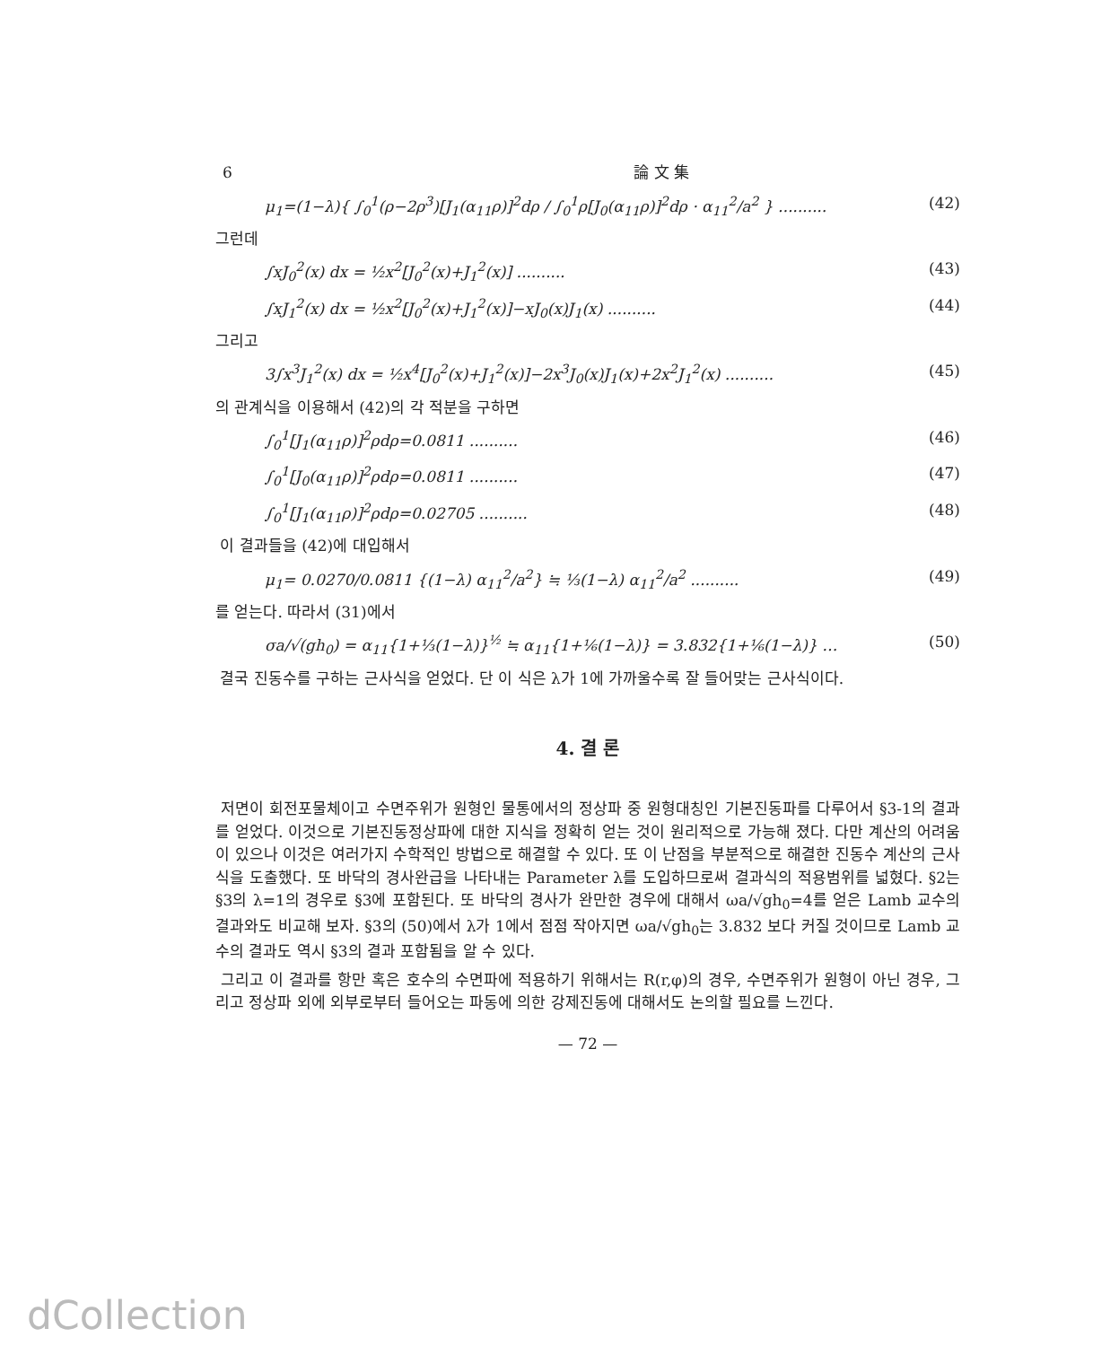6 論 文 集
μ<sub>1</sub>=(1−λ){ ∫<sub>0</sub><sup>1</sup>(ρ−2ρ<sup>3</sup>)[J<sub>1</sub>(α<sub>11</sub>ρ)]<sup>2</sup>dρ / ∫<sub>0</sub><sup>1</sup>ρ[J<sub>0</sub>(α<sub>11</sub>ρ)]<sup>2</sup>dρ · α<sub>11</sub><sup>2</sup>/a<sup>2</sup> } .......... (42)
그런데
∫xJ<sub>0</sub><sup>2</sup>(x) dx = ½x<sup>2</sup>[J<sub>0</sub><sup>2</sup>(x)+J<sub>1</sub><sup>2</sup>(x)] .......... (43)
∫xJ<sub>1</sub><sup>2</sup>(x) dx = ½x<sup>2</sup>[J<sub>0</sub><sup>2</sup>(x)+J<sub>1</sub><sup>2</sup>(x)]−xJ<sub>0</sub>(x)J<sub>1</sub>(x) .......... (44)
그리고
3∫x<sup>3</sup>J<sub>1</sub><sup>2</sup>(x) dx = ½x<sup>4</sup>[J<sub>0</sub><sup>2</sup>(x)+J<sub>1</sub><sup>2</sup>(x)]−2x<sup>3</sup>J<sub>0</sub>(x)J<sub>1</sub>(x)+2x<sup>2</sup>J<sub>1</sub><sup>2</sup>(x) .......... (45)
의 관계식을 이용해서 (42)의 각 적분을 구하면
∫<sub>0</sub><sup>1</sup>[J<sub>1</sub>(α<sub>11</sub>ρ)]<sup>2</sup>ρdρ=0.0811 .......... (46)
∫<sub>0</sub><sup>1</sup>[J<sub>0</sub>(α<sub>11</sub>ρ)]<sup>2</sup>ρdρ=0.0811 .......... (47)
∫<sub>0</sub><sup>1</sup>[J<sub>1</sub>(α<sub>11</sub>ρ)]<sup>2</sup>ρdρ=0.02705 .......... (48)
이 결과들을 (42)에 대입해서
μ<sub>1</sub>= 0.0270/0.0811 {(1−λ) α<sub>11</sub><sup>2</sup>/a<sup>2</sup>} ≒ ⅓(1−λ) α<sub>11</sub><sup>2</sup>/a<sup>2</sup> .......... (49)
를 얻는다. 따라서 (31)에서
σa/√(gh<sub>0</sub>) = α<sub>11</sub>{1+⅓(1−λ)}<sup>½</sup> ≒ α<sub>11</sub>{1+⅙(1−λ)} = 3.832{1+⅙(1−λ)} … (50)
결국 진동수를 구하는 근사식을 얻었다. 단 이 식은 λ가 1에 가까울수록 잘 들어맞는 근사식이다.
4. 결 론
저면이 회전포물체이고 수면주위가 원형인 물통에서의 정상파 중 원형대칭인 기본진동파를 다루어서 §3-1의 결과를 얻었다. 이것으로 기본진동정상파에 대한 지식을 정확히 얻는 것이 원리적으로 가능해 졌다. 다만 계산의 어려움이 있으나 이것은 여러가지 수학적인 방법으로 해결할 수 있다. 또 이 난점을 부분적으로 해결한 진동수 계산의 근사식을 도출했다. 또 바닥의 경사완급을 나타내는 Parameter λ를 도입하므로써 결과식의 적용범위를 넓혔다. §2는 §3의 λ=1의 경우로 §3에 포함된다. 또 바닥의 경사가 완만한 경우에 대해서 ωa/√gh<sub>0</sub>=4를 얻은 Lamb 교수의 결과와도 비교해 보자. §3의 (50)에서 λ가 1에서 점점 작아지면 ωa/√gh<sub>0</sub>는 3.832 보다 커질 것이므로 Lamb 교수의 결과도 역시 §3의 결과 포함됨을 알 수 있다.
그리고 이 결과를 항만 혹은 호수의 수면파에 적용하기 위해서는 R(r,φ)의 경우, 수면주위가 원형이 아닌 경우, 그리고 정상파 외에 외부로부터 들어오는 파동에 의한 강제진동에 대해서도 논의할 필요를 느낀다.
— 72 —
dCollection